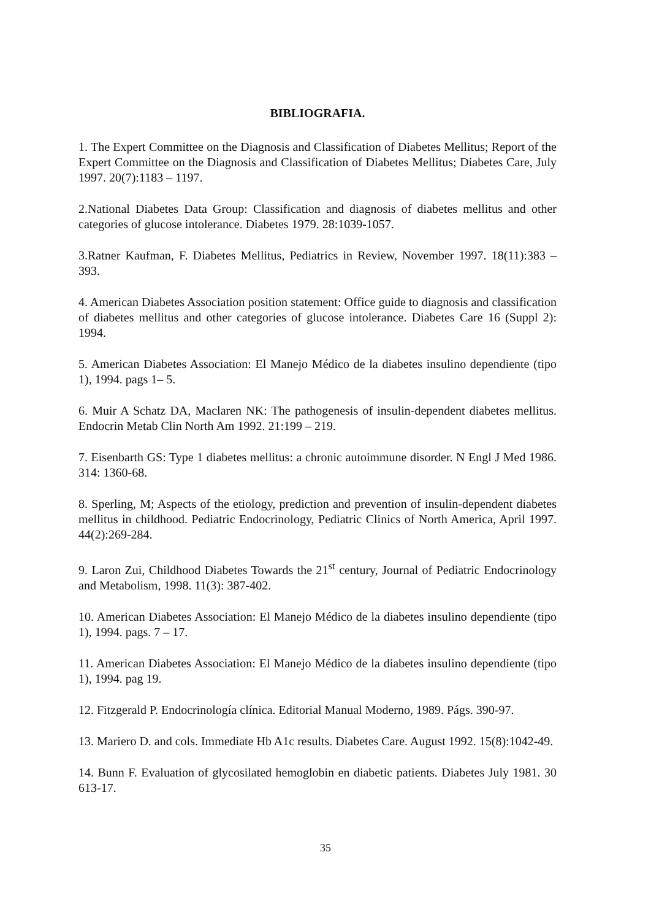BIBLIOGRAFIA.
1. The Expert Committee on the Diagnosis and Classification of Diabetes Mellitus; Report of the Expert Committee on the Diagnosis and Classification of Diabetes Mellitus; Diabetes Care, July 1997. 20(7):1183 – 1197.
2.National Diabetes Data Group: Classification and diagnosis of diabetes mellitus and other categories of glucose intolerance. Diabetes 1979. 28:1039-1057.
3.Ratner Kaufman, F. Diabetes Mellitus, Pediatrics in Review, November 1997. 18(11):383 – 393.
4. American Diabetes Association position statement: Office guide to diagnosis and classification of diabetes mellitus and other categories of glucose intolerance. Diabetes Care 16 (Suppl 2): 1994.
5. American Diabetes Association: El Manejo Médico de la diabetes insulino dependiente (tipo 1), 1994. pags 1– 5.
6. Muir A Schatz DA, Maclaren NK: The pathogenesis of insulin-dependent diabetes mellitus. Endocrin Metab Clin North Am 1992. 21:199 – 219.
7. Eisenbarth GS: Type 1 diabetes mellitus: a chronic autoimmune disorder. N Engl J Med 1986. 314: 1360-68.
8. Sperling, M; Aspects of the etiology, prediction and prevention of insulin-dependent diabetes mellitus in childhood. Pediatric Endocrinology, Pediatric Clinics of North America, April 1997. 44(2):269-284.
9. Laron Zui, Childhood Diabetes Towards the 21<sup>st</sup> century, Journal of Pediatric Endocrinology and Metabolism, 1998. 11(3): 387-402.
10. American Diabetes Association: El Manejo Médico de la diabetes insulino dependiente (tipo 1), 1994. pags. 7 – 17.
11. American Diabetes Association: El Manejo Médico de la diabetes insulino dependiente (tipo 1), 1994. pag 19.
12. Fitzgerald P. Endocrinología clínica. Editorial Manual Moderno, 1989. Págs. 390-97.
13. Mariero D. and cols. Immediate Hb A1c results. Diabetes Care. August 1992. 15(8):1042-49.
14. Bunn F. Evaluation of glycosilated hemoglobin en diabetic patients. Diabetes July 1981. 30 613-17.
35